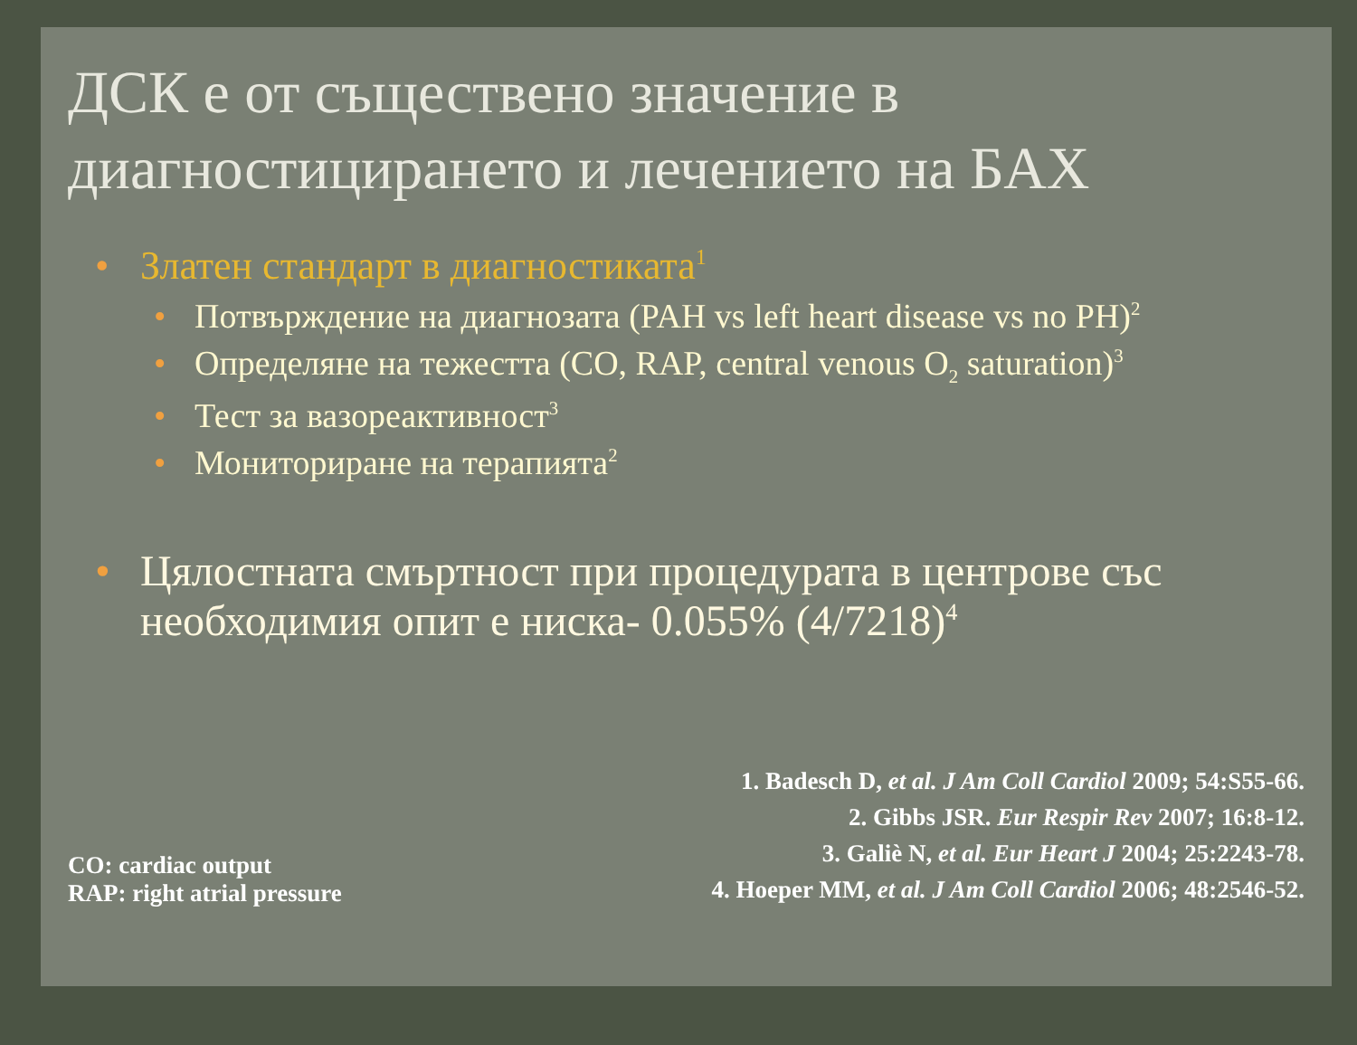ДСК е от съществено значение в диагностицирането и лечението на БАХ
• Златен стандарт в диагностиката<sup>1</sup>
• Потвърждение на диагнозата (PAH vs left heart disease vs no PH)<sup>2</sup>
• Определяне на тежестта (CO, RAP, central venous O<sub>2</sub> saturation)<sup>3</sup>
• Тест за вазореактивност<sup>3</sup>
• Мониториране на терапията<sup>2</sup>
• Цялостната смъртност при процедурата в центрове със необходимия опит е ниска- 0.055% (4/7218)<sup>4</sup>
CO: cardiac output
RAP: right atrial pressure
1. Badesch D, et al. J Am Coll Cardiol 2009; 54:S55-66.
2. Gibbs JSR. Eur Respir Rev 2007; 16:8-12.
3. Galiè N, et al. Eur Heart J 2004; 25:2243-78.
4. Hoeper MM, et al. J Am Coll Cardiol 2006; 48:2546-52.